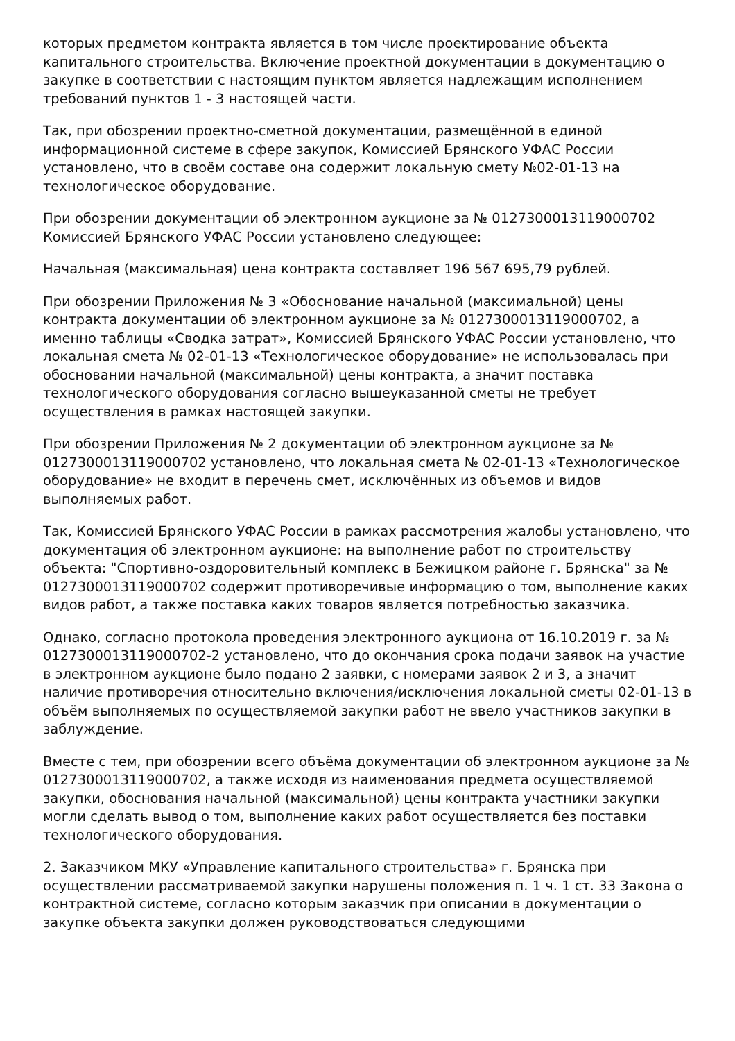которых предметом контракта является в том числе проектирование объекта капитального строительства. Включение проектной документации в документацию о закупке в соответствии с настоящим пунктом является надлежащим исполнением требований пунктов 1 - 3 настоящей части.
Так, при обозрении проектно-сметной документации, размещённой в единой информационной системе в сфере закупок, Комиссией Брянского УФАС России установлено, что в своём составе она содержит локальную смету №02-01-13 на технологическое оборудование.
При обозрении документации об электронном аукционе за № 0127300013119000702 Комиссией Брянского УФАС России установлено следующее:
Начальная (максимальная) цена контракта составляет 196 567 695,79 рублей.
При обозрении Приложения № 3 «Обоснование начальной (максимальной) цены контракта документации об электронном аукционе за № 0127300013119000702, а именно таблицы «Сводка затрат», Комиссией Брянского УФАС России установлено, что локальная смета № 02-01-13 «Технологическое оборудование» не использовалась при обосновании начальной (максимальной) цены контракта, а значит поставка технологического оборудования согласно вышеуказанной сметы не требует осуществления в рамках настоящей закупки.
При обозрении Приложения № 2 документации об электронном аукционе за № 0127300013119000702 установлено, что локальная смета № 02-01-13 «Технологическое оборудование» не входит в перечень смет, исключённых из объемов и видов выполняемых работ.
Так, Комиссией Брянского УФАС России в рамках рассмотрения жалобы установлено, что документация об электронном аукционе: на выполнение работ по строительству объекта: "Спортивно-оздоровительный комплекс в Бежицком районе г. Брянска" за № 0127300013119000702 содержит противоречивые информацию о том, выполнение каких видов работ, а также поставка каких товаров является потребностью заказчика.
Однако, согласно протокола проведения электронного аукциона от 16.10.2019 г. за № 0127300013119000702-2 установлено, что до окончания срока подачи заявок на участие в электронном аукционе было подано 2 заявки, с номерами заявок 2 и 3, а значит наличие противоречия относительно включения/исключения локальной сметы 02-01-13 в объём выполняемых по осуществляемой закупки работ не ввело участников закупки в заблуждение.
Вместе с тем, при обозрении всего объёма документации об электронном аукционе за № 0127300013119000702, а также исходя из наименования предмета осуществляемой закупки, обоснования начальной (максимальной) цены контракта участники закупки могли сделать вывод о том, выполнение каких работ осуществляется без поставки технологического оборудования.
2. Заказчиком МКУ «Управление капитального строительства» г. Брянска при осуществлении рассматриваемой закупки нарушены положения п. 1 ч. 1 ст. 33 Закона о контрактной системе, согласно которым заказчик при описании в документации о закупке объекта закупки должен руководствоваться следующими